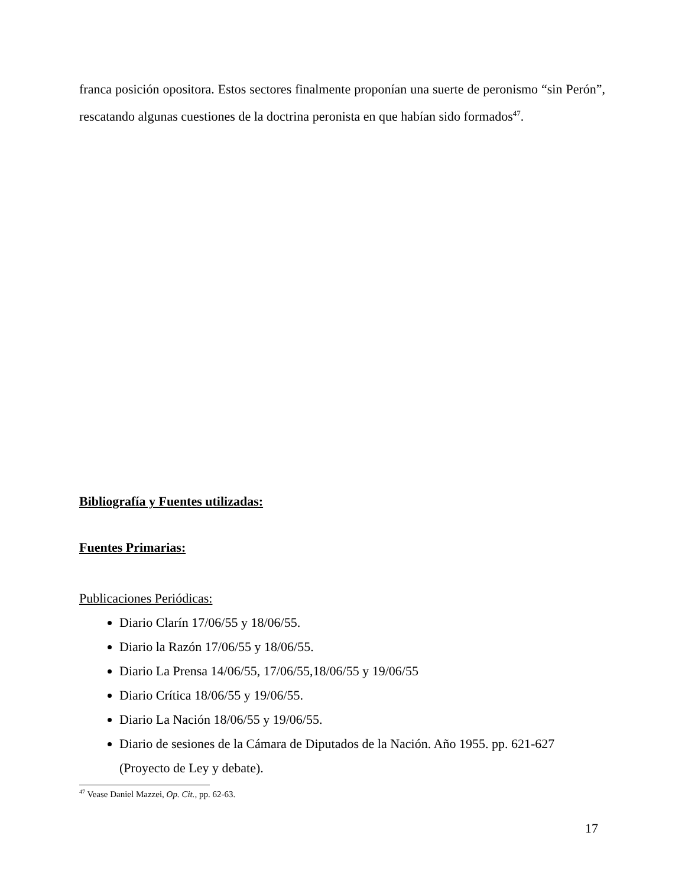franca posición opositora. Estos sectores finalmente proponían una suerte de peronismo “sin Perón”, rescatando algunas cuestiones de la doctrina peronista en que habían sido formados<sup>47</sup>.
Bibliografía y Fuentes utilizadas:
Fuentes Primarias:
Publicaciones Periódicas:
Diario Clarín 17/06/55 y 18/06/55.
Diario la Razón 17/06/55 y 18/06/55.
Diario La Prensa 14/06/55, 17/06/55,18/06/55 y 19/06/55
Diario Crítica 18/06/55 y 19/06/55.
Diario La Nación 18/06/55 y 19/06/55.
Diario de sesiones de la Cámara de Diputados de la Nación. Año 1955. pp. 621-627 (Proyecto de Ley y debate).
<sup>47</sup> Vease Daniel Mazzei, Op. Cit., pp. 62-63.
17